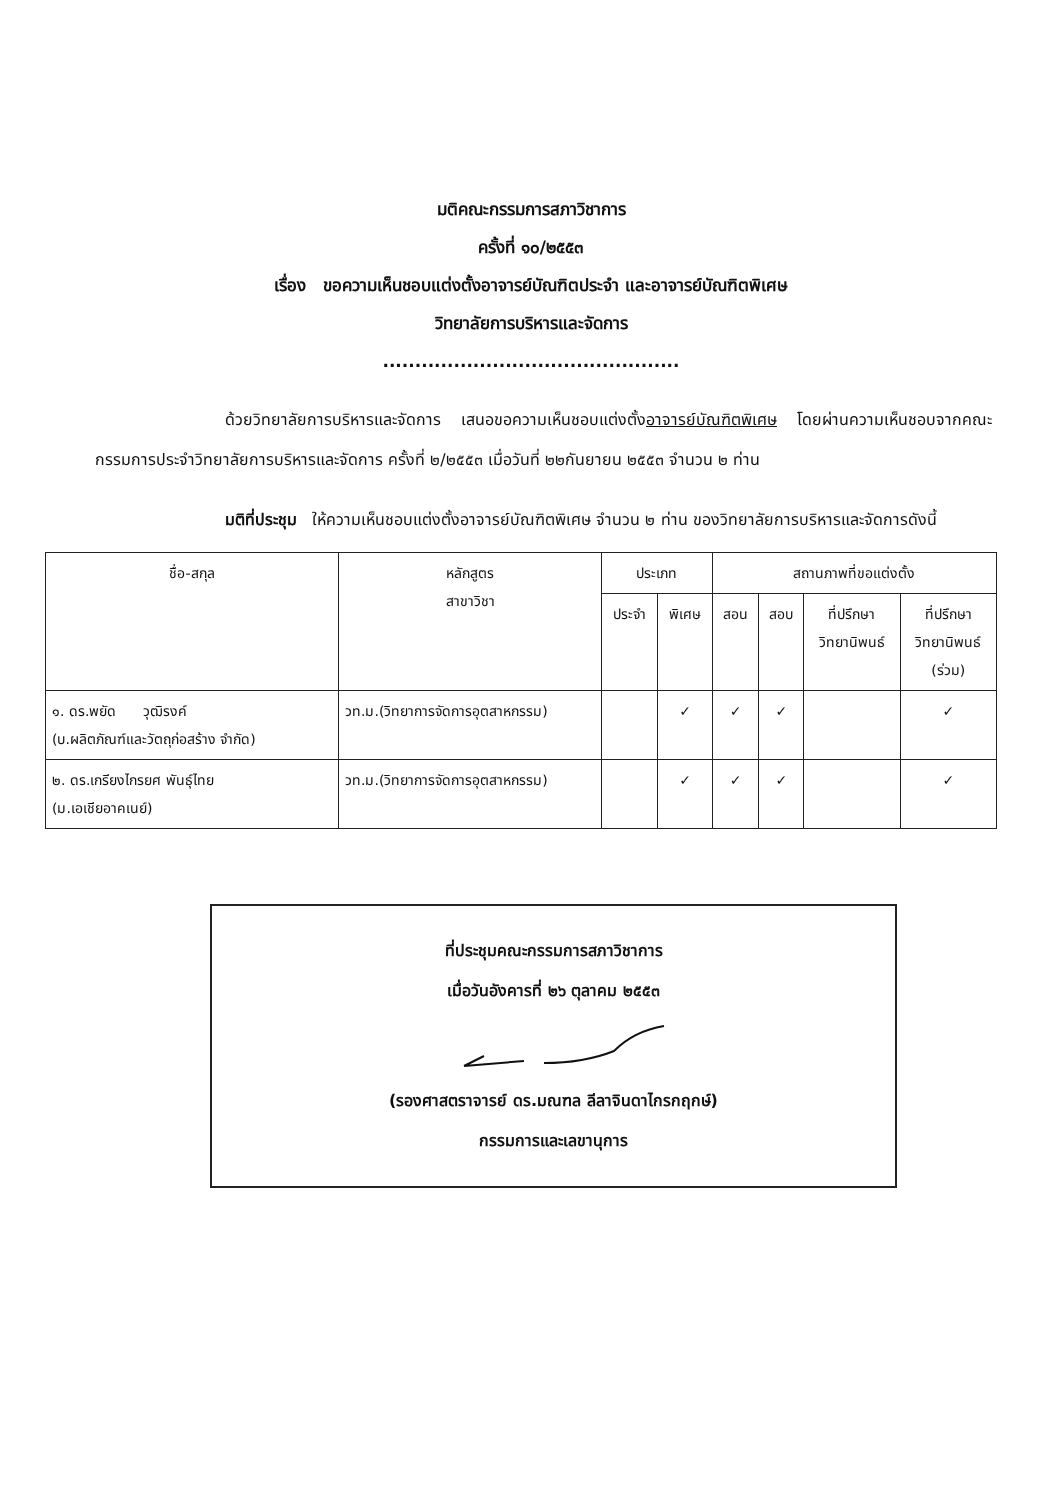มติคณะกรรมการสภาวิชาการ
ครั้งที่ ๑๐/๒๕๕๓
เรื่อง ขอความเห็นชอบแต่งตั้งอาจารย์บัณฑิตประจำ และอาจารย์บัณฑิตพิเศษ
วิทยาลัยการบริหารและจัดการ
..............................................
ด้วยวิทยาลัยการบริหารและจัดการ เสนอขอความเห็นชอบแต่งตั้งอาจารย์บัณฑิตพิเศษ โดยผ่านความเห็นชอบจากคณะกรรมการประจำวิทยาลัยการบริหารและจัดการ ครั้งที่ ๒/๒๕๕๓ เมื่อวันที่ ๒๒กันยายน ๒๕๕๓ จำนวน ๒ ท่าน
มติที่ประชุม ให้ความเห็นชอบแต่งตั้งอาจารย์บัณฑิตพิเศษ จำนวน ๒ ท่าน ของวิทยาลัยการบริหารและจัดการดังนี้
| ชื่อ-สกุล | หลักสูตร สาขาวิชา | ประเภท | | สถานภาพที่ขอแต่งตั้ง | | | |
| --- | --- | --- | --- | --- | --- | --- | --- |
| | | ประจำ | พิเศษ | สอน | สอบ | ที่ปรึกษา วิทยานิพนธ์ | ที่ปรึกษา วิทยานิพนธ์ (ร่วม) |
| ๑. ดร.พยัด วุฒิรงค์ (บ.ผลิตภัณฑ์และวัตถุก่อสร้าง จำกัด) | วท.ม.(วิทยาการจัดการอุตสาหกรรม) | | ✓ | ✓ | ✓ | | ✓ |
| ๒. ดร.เกรียงไกรยศ พันธุ์ไทย (ม.เอเชียอาคเนย์) | วท.ม.(วิทยาการจัดการอุตสาหกรรม) | | ✓ | ✓ | ✓ | | ✓ |
ที่ประชุมคณะกรรมการสภาวิชาการ
เมื่อวันอังคารที่ ๒๖ ตุลาคม ๒๕๕๓
(รองศาสตราจารย์ ดร.มณฑล ลีลาจินดาไกรกฤกษ์)
กรรมการและเลขานุการ